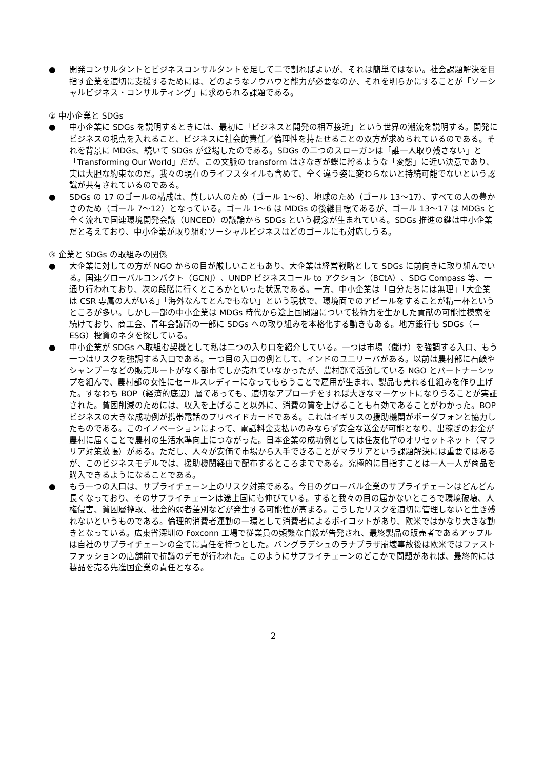● 開発コンサルタントとビジネスコンサルタントを足して二で割ればよいが、それは簡単ではない。社会課題解決を目指す企業を適切に支援するためには、どのようなノウハウと能力が必要なのか、それを明らかにすることが「ソーシャルビジネス・コンサルティング」に求められる課題である。
② 中小企業と SDGs
● 中小企業に SDGs を説明するときには、最初に「ビジネスと開発の相互接近」という世界の潮流を説明する。開発にビジネスの視点を入れること、ビジネスに社会的責任／倫理性を持たせることの双方が求められているのである。それを背景に MDGs、続いて SDGs が登場したのである。SDGs の二つのスローガンは「誰一人取り残さない」と「Transforming Our World」だが、この文脈の transform はさなぎが蝶に孵るような「変態」に近い決意であり、実は大胆な約束なのだ。我々の現在のライフスタイルも含めて、全く違う姿に変わらないと持続可能でないという認識が共有されているのである。
● SDGs の 17 のゴールの構成は、貧しい人のため（ゴール 1〜6）、地球のため（ゴール 13〜17）、すべての人の豊かさのため（ゴール 7〜12）となっている。ゴール 1〜6 は MDGs の後継目標であるが、ゴール 13〜17 は MDGs と全く流れで国連環境開発会議（UNCED）の議論から SDGs という概念が生まれている。SDGs 推進の鍵は中小企業だと考えており、中小企業が取り組むソーシャルビジネスはどのゴールにも対応しうる。
③ 企業と SDGs の取組みの関係
● 大企業に対しての方が NGO からの目が厳しいこともあり、大企業は経営戦略として SDGs に前向きに取り組んでいる。国連グローバルコンパクト（GCNJ）、UNDP ビジネスコール to アクション（BCtA）、SDG Compass 等、一通り行われており、次の段階に行くところかといった状況である。一方、中小企業は「自分たちには無理」「大企業は CSR 専属の人がいる」「海外なんてとんでもない」という現状で、環境面でのアピールをすることが精一杯というところが多い。しかし一部の中小企業は MDGs 時代から途上国問題について技術力を生かした貢献の可能性模索を続けており、商工会、青年会議所の一部に SDGs への取り組みを本格化する動きもある。地方銀行も SDGs（＝ESG）投資のネタを探している。
● 中小企業が SDGs へ取組む契機として私は二つの入り口を紹介している。一つは市場（儲け）を強調する入口、もう一つはリスクを強調する入口である。一つ目の入口の例として、インドのユニリーバがある。以前は農村部に石鹸やシャンプーなどの販売ルートがなく都市でしか売れていなかったが、農村部で活動している NGO とパートナーシップを組んで、農村部の女性にセールスレディーになってもらうことで雇用が生まれ、製品も売れる仕組みを作り上げた。すなわち BOP（経済的底辺）層であっても、適切なアプローチをすれば大きなマーケットになりうることが実証された。貧困削減のためには、収入を上げること以外に、消費の質を上げることも有効であることがわかった。BOP ビジネスの大きな成功例が携帯電話のプリペイドカードである。これはイギリスの援助機関がボーダフォンと協力したものである。このイノベーションによって、電話料金支払いのみならず安全な送金が可能となり、出稼ぎのお金が農村に届くことで農村の生活水準向上につながった。日本企業の成功例としては住友化学のオリセットネット（マラリア対策蚊帳）がある。ただし、人々が安価で市場から入手できることがマラリアという課題解決には重要ではあるが、このビジネスモデルでは、援助機関経由で配布するところまでである。究極的に目指すことは一人一人が商品を購入できるようになることである。
● もう一つの入口は、サプライチェーン上のリスク対策である。今日のグローバル企業のサプライチェーンはどんどん長くなっており、そのサプライチェーンは途上国にも伸びている。すると我々の目の届かないところで環境破壊、人権侵害、貧困層搾取、社会的弱者差別などが発生する可能性が高まる。こうしたリスクを適切に管理しないと生き残れないというものである。倫理的消費者運動の一環として消費者によるボイコットがあり、欧米ではかなり大きな動きとなっている。広東省深圳の Foxconn 工場で従業員の頻繁な自殺が告発され、最終製品の販売者であるアップルは自社のサプライチェーンの全てに責任を持つとした。バングラデシュのラナプラザ崩壊事故後は欧米ではファストファッションの店舗前で抗議のデモが行われた。このようにサプライチェーンのどこかで問題があれば、最終的には製品を売る先進国企業の責任となる。
2